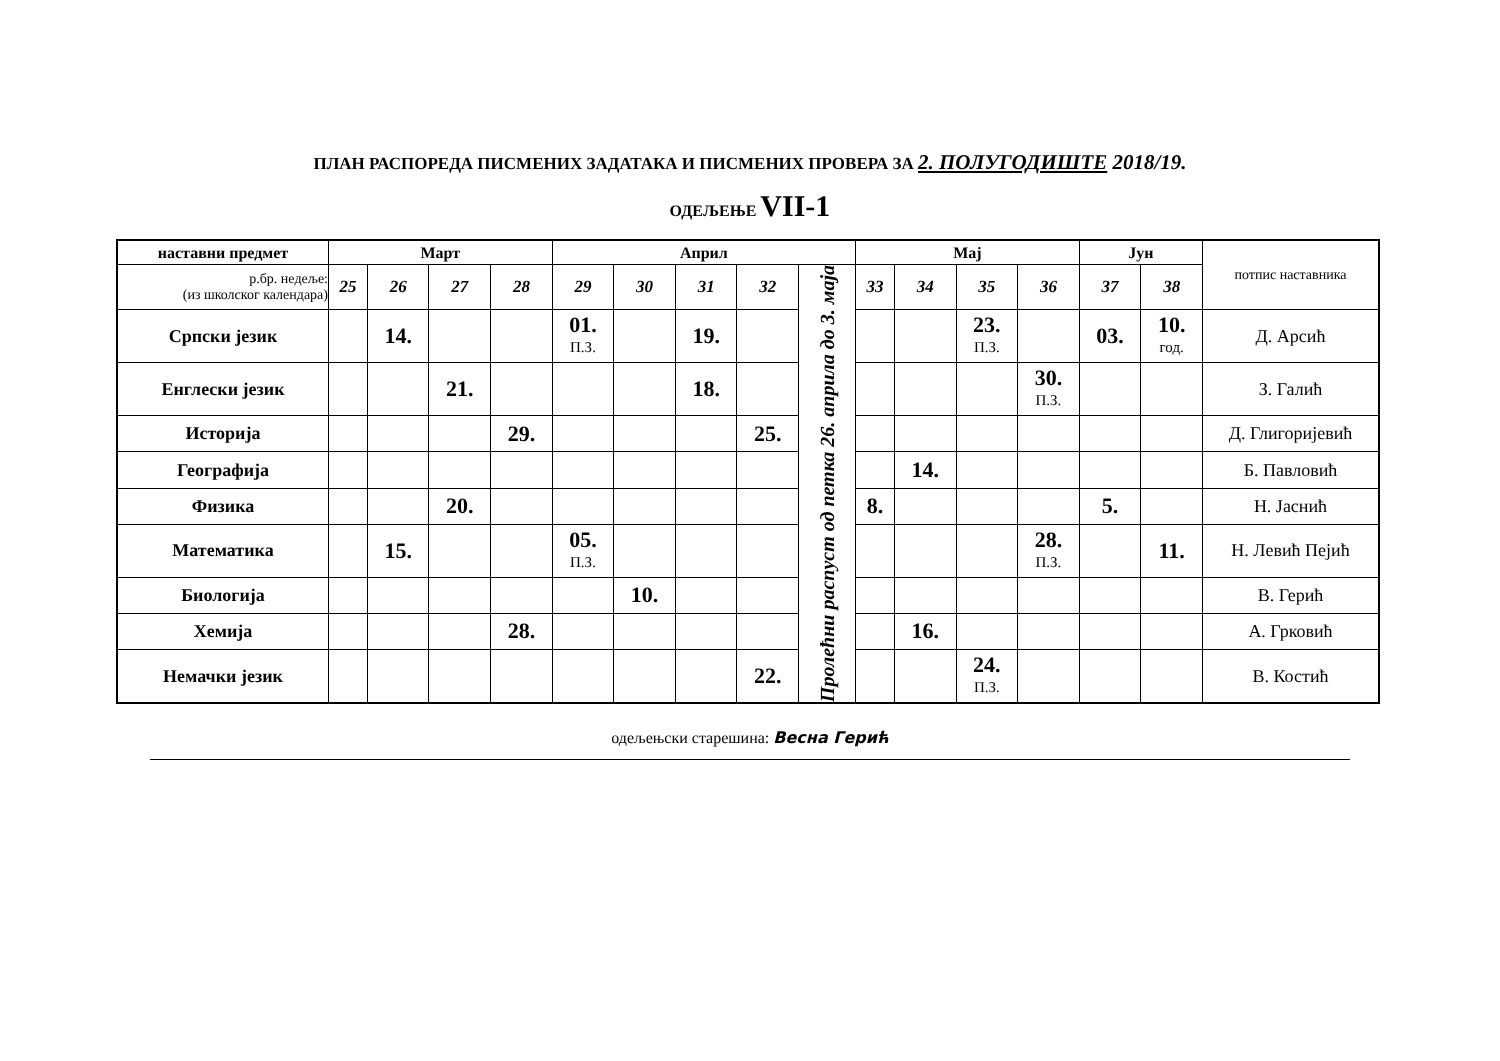ПЛАН РАСПОРЕДА ПИСМЕНИХ ЗАДАТАКА И ПИСМЕНИХ ПРОВЕРА ЗА 2. ПОЛУГОДИШТЕ 2018/19.
ОДЕЉЕЊЕ VII-1
| наставни предмет | Март | | | | Април | | | | | Мај | | | | Јун | | потпис наставника |
| --- | --- | --- | --- | --- | --- | --- | --- | --- | --- | --- | --- | --- | --- | --- | --- | --- |
| р.бр. недеље: (из школског календара) | 25 | 26 | 27 | 28 | 29 | 30 | 31 | 32 | Пролећни распуст од петка 26. априла до 3. маја | 33 | 34 | 35 | 36 | 37 | 38 | |
| Српски језик | | 14. | | | 01. П.З. | | 19. | | | | | 23. П.З. | | 03. | 10. год. | Д. Арсић |
| Енглески језик | | | 21. | | | | 18. | | | | | | 30. П.З. | | | З. Галић |
| Историја | | | | 29. | | | | 25. | | | | | | | | Д. Глигоријевић |
| Географија | | | | | | | | | | | 14. | | | | | Б. Павловић |
| Физика | | | 20. | | | | | | | 8. | | | | 5. | | Н. Јаснић |
| Математика | | 15. | | | 05. П.З. | | | | | | | | 28. П.З. | | 11. | Н. Левић Пејић |
| Биологија | | | | | | 10. | | | | | | | | | | В. Герић |
| Хемија | | | | 28. | | | | | | | 16. | | | | | А. Грковић |
| Немачки језик | | | | | | | | 22. | | | | 24. П.З. | | | | В. Костић |
одељењски старешина: Весна Герић